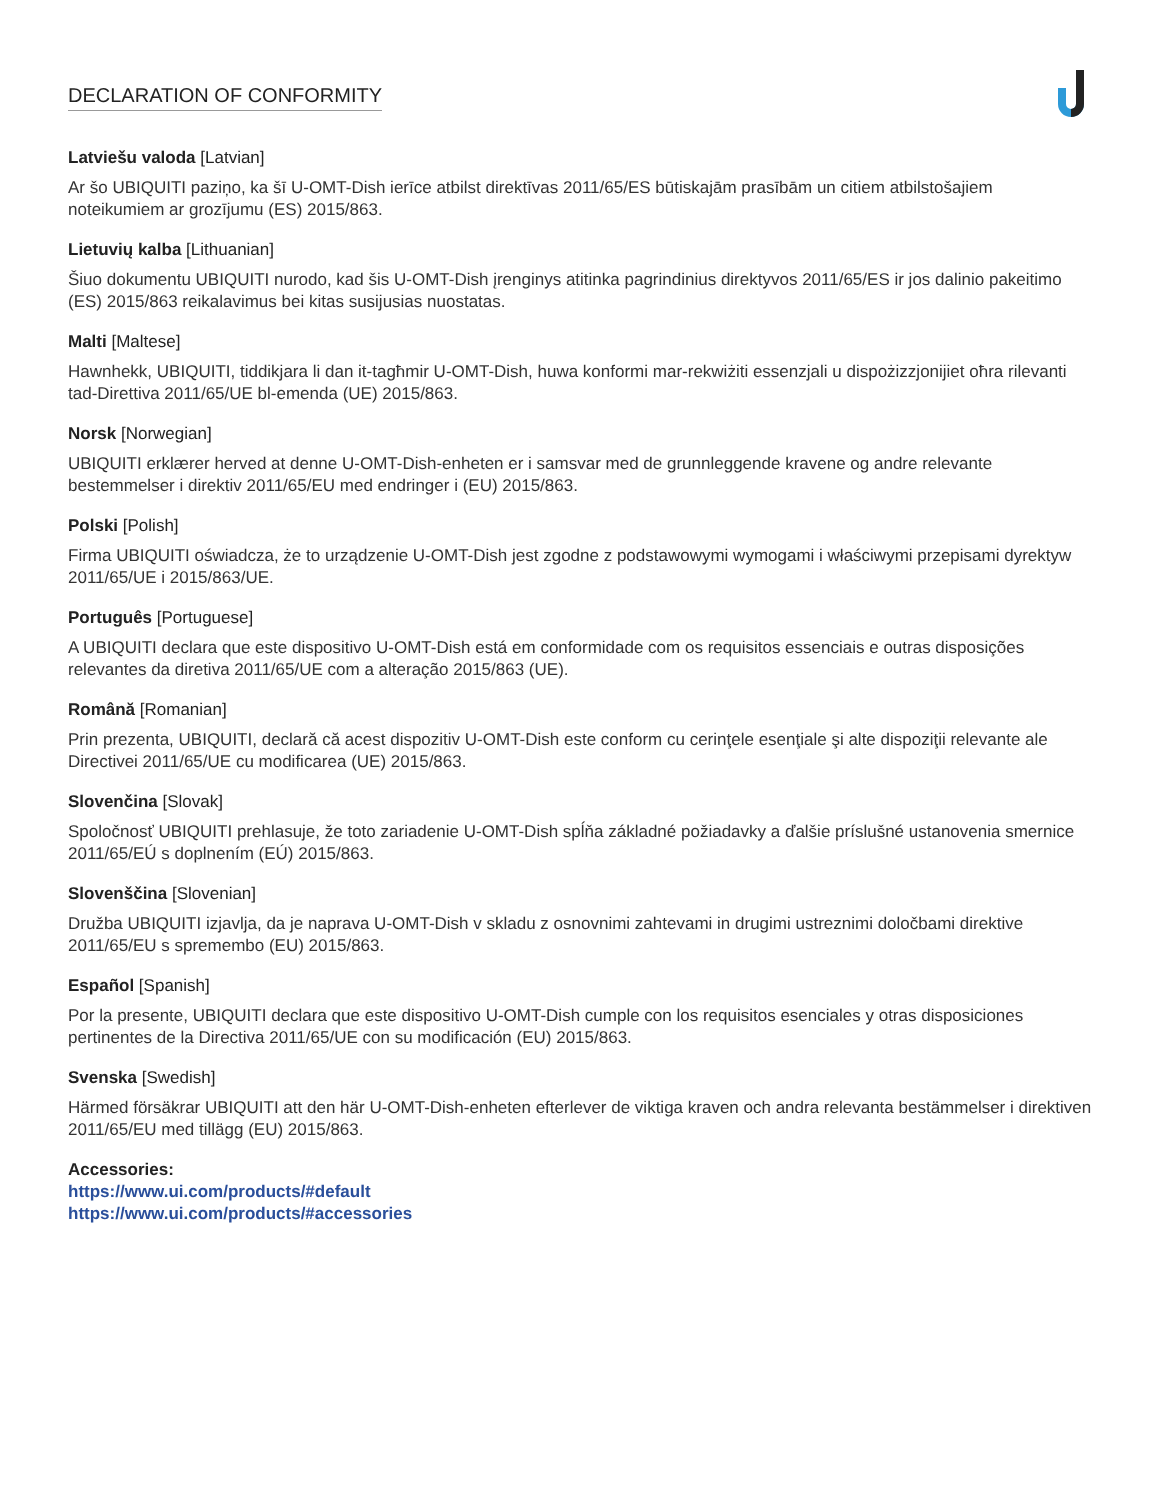DECLARATION OF CONFORMITY
Latviešu valoda [Latvian]
Ar šo UBIQUITI paziņo, ka šī U-OMT-Dish ierīce atbilst direktīvas 2011/65/ES būtiskajām prasībām un citiem atbilstošajiem noteikumiem ar grozījumu (ES) 2015/863.
Lietuvių kalba [Lithuanian]
Šiuo dokumentu UBIQUITI nurodo, kad šis U-OMT-Dish įrenginys atitinka pagrindinius direktyvos 2011/65/ES ir jos dalinio pakeitimo (ES) 2015/863 reikalavimus bei kitas susijusias nuostatas.
Malti [Maltese]
Hawnhekk, UBIQUITI, tiddikjara li dan it-tagħmir U-OMT-Dish, huwa konformi mar-rekwiżiti essenzjali u dispożizzjonijiet oħra rilevanti tad-Direttiva 2011/65/UE bl-emenda (UE) 2015/863.
Norsk [Norwegian]
UBIQUITI erklærer herved at denne U-OMT-Dish-enheten er i samsvar med de grunnleggende kravene og andre relevante bestemmelser i direktiv 2011/65/EU med endringer i (EU) 2015/863.
Polski [Polish]
Firma UBIQUITI oświadcza, że to urządzenie U-OMT-Dish jest zgodne z podstawowymi wymogami i właściwymi przepisami dyrektyw 2011/65/UE i 2015/863/UE.
Português [Portuguese]
A UBIQUITI declara que este dispositivo U-OMT-Dish está em conformidade com os requisitos essenciais e outras disposições relevantes da diretiva 2011/65/UE com a alteração 2015/863 (UE).
Română [Romanian]
Prin prezenta, UBIQUITI, declară că acest dispozitiv U-OMT-Dish este conform cu cerinţele esenţiale şi alte dispoziţii relevante ale Directivei 2011/65/UE cu modificarea (UE) 2015/863.
Slovenčina [Slovak]
Spoločnosť UBIQUITI prehlasuje, že toto zariadenie U-OMT-Dish spĺňa základné požiadavky a ďalšie príslušné ustanovenia smernice 2011/65/EÚ s doplnením (EÚ) 2015/863.
Slovenščina [Slovenian]
Družba UBIQUITI izjavlja, da je naprava U-OMT-Dish v skladu z osnovnimi zahtevami in drugimi ustreznimi določbami direktive 2011/65/EU s spremembo (EU) 2015/863.
Español [Spanish]
Por la presente, UBIQUITI declara que este dispositivo U-OMT-Dish cumple con los requisitos esenciales y otras disposiciones pertinentes de la Directiva 2011/65/UE con su modificación (EU) 2015/863.
Svenska [Swedish]
Härmed försäkrar UBIQUITI att den här U-OMT-Dish-enheten efterlever de viktiga kraven och andra relevanta bestämmelser i direktiven 2011/65/EU med tillägg (EU) 2015/863.
Accessories:
https://www.ui.com/products/#default
https://www.ui.com/products/#accessories